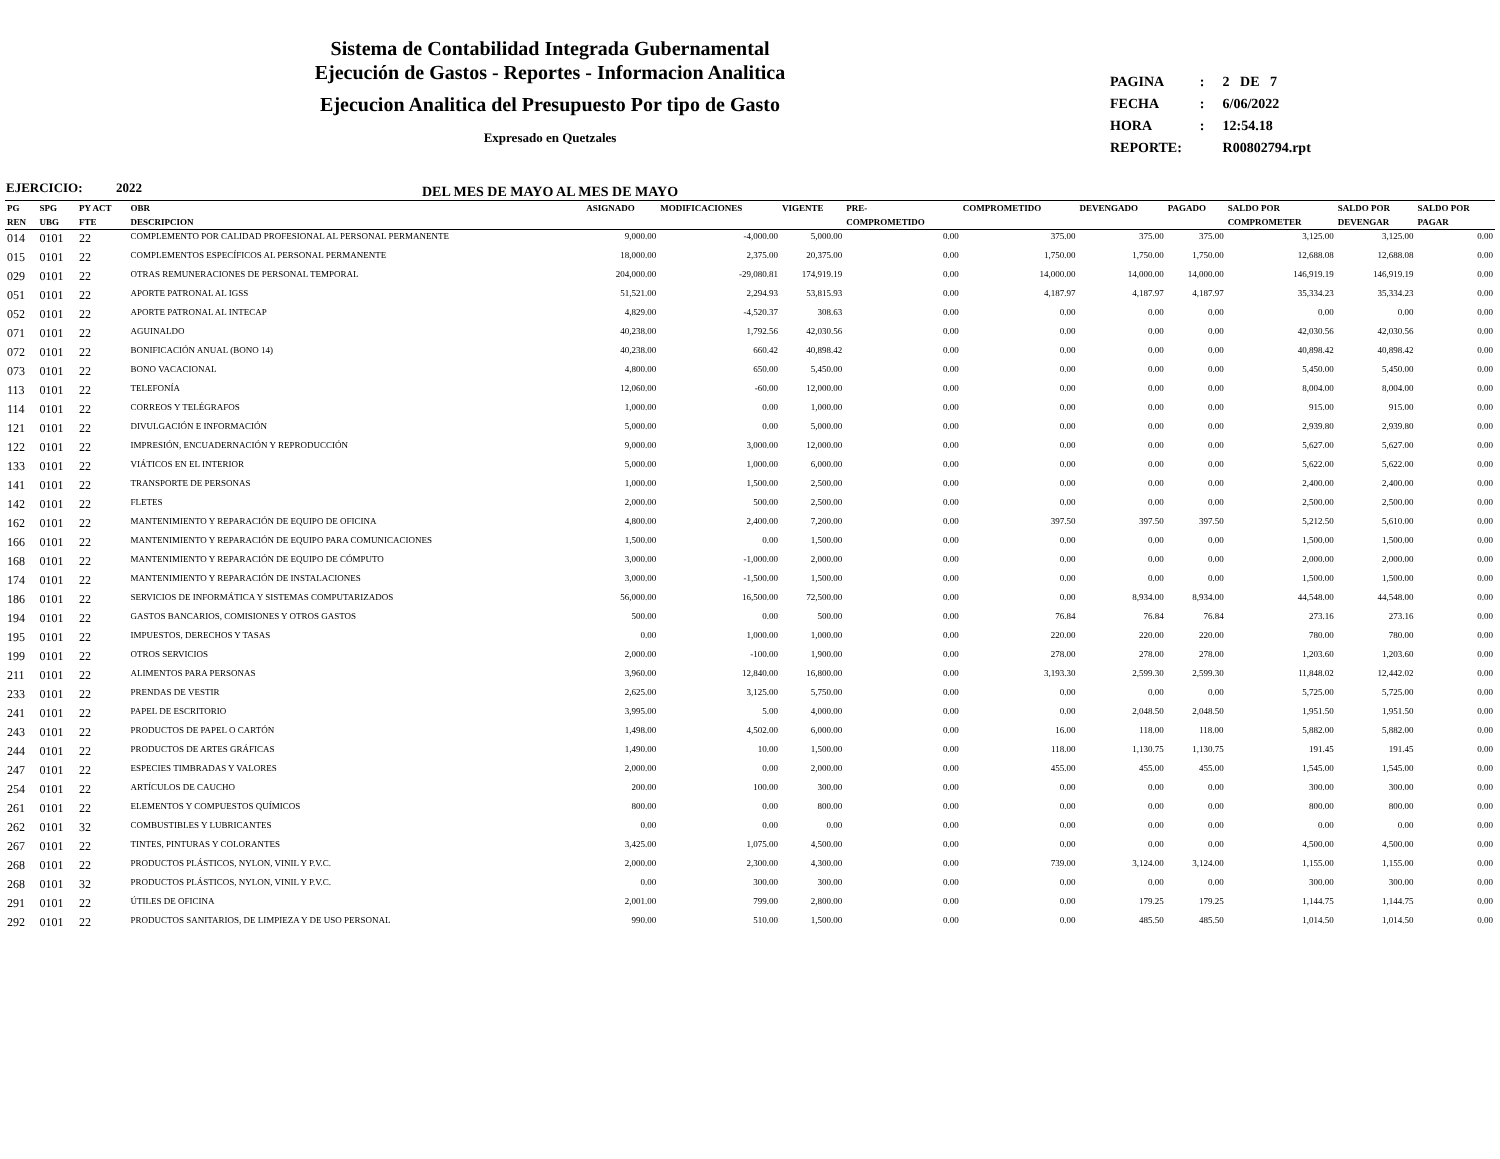Sistema de Contabilidad Integrada Gubernamental
Ejecución de Gastos - Reportes - Informacion Analitica
Ejecucion Analitica del Presupuesto Por tipo de Gasto
Expresado en Quetzales
DEL MES DE MAYO AL MES DE MAYO
| PAGINA | : | 2 DE 7 |
| FECHA | : | 6/06/2022 |
| HORA | : | 12:54.18 |
| REPORTE: | | R00802794.rpt |
EJERCICIO: 2022
| PG | SPG | PY ACT | OBR | ASIGNADO | MODIFICACIONES | VIGENTE | PRE- | COMPROMETIDO | DEVENGADO | PAGADO | SALDO POR | SALDO POR | SALDO POR |
| --- | --- | --- | --- | --- | --- | --- | --- | --- | --- | --- | --- | --- | --- |
| REN | UBG | FTE | DESCRIPCION | | | | COMPROMETIDO | | | | COMPROMETER | DEVENGAR | PAGAR |
| 014 | 0101 | 22 | COMPLEMENTO POR CALIDAD PROFESIONAL AL PERSONAL PERMANENTE | 9,000.00 | -4,000.00 | 5,000.00 | 0.00 | 375.00 | 375.00 | 375.00 | 3,125.00 | 3,125.00 | 0.00 |
| 015 | 0101 | 22 | COMPLEMENTOS ESPECÍFICOS AL PERSONAL PERMANENTE | 18,000.00 | 2,375.00 | 20,375.00 | 0.00 | 1,750.00 | 1,750.00 | 1,750.00 | 12,688.08 | 12,688.08 | 0.00 |
| 029 | 0101 | 22 | OTRAS REMUNERACIONES DE PERSONAL TEMPORAL | 204,000.00 | -29,080.81 | 174,919.19 | 0.00 | 14,000.00 | 14,000.00 | 14,000.00 | 146,919.19 | 146,919.19 | 0.00 |
| 051 | 0101 | 22 | APORTE PATRONAL AL IGSS | 51,521.00 | 2,294.93 | 53,815.93 | 0.00 | 4,187.97 | 4,187.97 | 4,187.97 | 35,334.23 | 35,334.23 | 0.00 |
| 052 | 0101 | 22 | APORTE PATRONAL AL INTECAP | 4,829.00 | -4,520.37 | 308.63 | 0.00 | 0.00 | 0.00 | 0.00 | 0.00 | 0.00 | 0.00 |
| 071 | 0101 | 22 | AGUINALDO | 40,238.00 | 1,792.56 | 42,030.56 | 0.00 | 0.00 | 0.00 | 0.00 | 42,030.56 | 42,030.56 | 0.00 |
| 072 | 0101 | 22 | BONIFICACIÓN ANUAL (BONO 14) | 40,238.00 | 660.42 | 40,898.42 | 0.00 | 0.00 | 0.00 | 0.00 | 40,898.42 | 40,898.42 | 0.00 |
| 073 | 0101 | 22 | BONO VACACIONAL | 4,800.00 | 650.00 | 5,450.00 | 0.00 | 0.00 | 0.00 | 0.00 | 5,450.00 | 5,450.00 | 0.00 |
| 113 | 0101 | 22 | TELEFONÍA | 12,060.00 | -60.00 | 12,000.00 | 0.00 | 0.00 | 0.00 | 0.00 | 8,004.00 | 8,004.00 | 0.00 |
| 114 | 0101 | 22 | CORREOS Y TELÉGRAFOS | 1,000.00 | 0.00 | 1,000.00 | 0.00 | 0.00 | 0.00 | 0.00 | 915.00 | 915.00 | 0.00 |
| 121 | 0101 | 22 | DIVULGACIÓN E INFORMACIÓN | 5,000.00 | 0.00 | 5,000.00 | 0.00 | 0.00 | 0.00 | 0.00 | 2,939.80 | 2,939.80 | 0.00 |
| 122 | 0101 | 22 | IMPRESIÓN, ENCUADERNACIÓN Y REPRODUCCIÓN | 9,000.00 | 3,000.00 | 12,000.00 | 0.00 | 0.00 | 0.00 | 0.00 | 5,627.00 | 5,627.00 | 0.00 |
| 133 | 0101 | 22 | VIÁTICOS EN EL INTERIOR | 5,000.00 | 1,000.00 | 6,000.00 | 0.00 | 0.00 | 0.00 | 0.00 | 5,622.00 | 5,622.00 | 0.00 |
| 141 | 0101 | 22 | TRANSPORTE DE PERSONAS | 1,000.00 | 1,500.00 | 2,500.00 | 0.00 | 0.00 | 0.00 | 0.00 | 2,400.00 | 2,400.00 | 0.00 |
| 142 | 0101 | 22 | FLETES | 2,000.00 | 500.00 | 2,500.00 | 0.00 | 0.00 | 0.00 | 0.00 | 2,500.00 | 2,500.00 | 0.00 |
| 162 | 0101 | 22 | MANTENIMIENTO Y REPARACIÓN DE EQUIPO DE OFICINA | 4,800.00 | 2,400.00 | 7,200.00 | 0.00 | 397.50 | 397.50 | 397.50 | 5,212.50 | 5,610.00 | 0.00 |
| 166 | 0101 | 22 | MANTENIMIENTO Y REPARACIÓN DE EQUIPO PARA COMUNICACIONES | 1,500.00 | 0.00 | 1,500.00 | 0.00 | 0.00 | 0.00 | 0.00 | 1,500.00 | 1,500.00 | 0.00 |
| 168 | 0101 | 22 | MANTENIMIENTO Y REPARACIÓN DE EQUIPO DE CÓMPUTO | 3,000.00 | -1,000.00 | 2,000.00 | 0.00 | 0.00 | 0.00 | 0.00 | 2,000.00 | 2,000.00 | 0.00 |
| 174 | 0101 | 22 | MANTENIMIENTO Y REPARACIÓN DE INSTALACIONES | 3,000.00 | -1,500.00 | 1,500.00 | 0.00 | 0.00 | 0.00 | 0.00 | 1,500.00 | 1,500.00 | 0.00 |
| 186 | 0101 | 22 | SERVICIOS DE INFORMÁTICA Y SISTEMAS COMPUTARIZADOS | 56,000.00 | 16,500.00 | 72,500.00 | 0.00 | 0.00 | 8,934.00 | 8,934.00 | 44,548.00 | 44,548.00 | 0.00 |
| 194 | 0101 | 22 | GASTOS BANCARIOS, COMISIONES Y OTROS GASTOS | 500.00 | 0.00 | 500.00 | 0.00 | 76.84 | 76.84 | 76.84 | 273.16 | 273.16 | 0.00 |
| 195 | 0101 | 22 | IMPUESTOS, DERECHOS Y TASAS | 0.00 | 1,000.00 | 1,000.00 | 0.00 | 220.00 | 220.00 | 220.00 | 780.00 | 780.00 | 0.00 |
| 199 | 0101 | 22 | OTROS SERVICIOS | 2,000.00 | -100.00 | 1,900.00 | 0.00 | 278.00 | 278.00 | 278.00 | 1,203.60 | 1,203.60 | 0.00 |
| 211 | 0101 | 22 | ALIMENTOS PARA PERSONAS | 3,960.00 | 12,840.00 | 16,800.00 | 0.00 | 3,193.30 | 2,599.30 | 2,599.30 | 11,848.02 | 12,442.02 | 0.00 |
| 233 | 0101 | 22 | PRENDAS DE VESTIR | 2,625.00 | 3,125.00 | 5,750.00 | 0.00 | 0.00 | 0.00 | 0.00 | 5,725.00 | 5,725.00 | 0.00 |
| 241 | 0101 | 22 | PAPEL DE ESCRITORIO | 3,995.00 | 5.00 | 4,000.00 | 0.00 | 0.00 | 2,048.50 | 2,048.50 | 1,951.50 | 1,951.50 | 0.00 |
| 243 | 0101 | 22 | PRODUCTOS DE PAPEL O CARTÓN | 1,498.00 | 4,502.00 | 6,000.00 | 0.00 | 16.00 | 118.00 | 118.00 | 5,882.00 | 5,882.00 | 0.00 |
| 244 | 0101 | 22 | PRODUCTOS DE ARTES GRÁFICAS | 1,490.00 | 10.00 | 1,500.00 | 0.00 | 118.00 | 1,130.75 | 1,130.75 | 191.45 | 191.45 | 0.00 |
| 247 | 0101 | 22 | ESPECIES TIMBRADAS Y VALORES | 2,000.00 | 0.00 | 2,000.00 | 0.00 | 455.00 | 455.00 | 455.00 | 1,545.00 | 1,545.00 | 0.00 |
| 254 | 0101 | 22 | ARTÍCULOS DE CAUCHO | 200.00 | 100.00 | 300.00 | 0.00 | 0.00 | 0.00 | 0.00 | 300.00 | 300.00 | 0.00 |
| 261 | 0101 | 22 | ELEMENTOS Y COMPUESTOS QUÍMICOS | 800.00 | 0.00 | 800.00 | 0.00 | 0.00 | 0.00 | 0.00 | 800.00 | 800.00 | 0.00 |
| 262 | 0101 | 32 | COMBUSTIBLES Y LUBRICANTES | 0.00 | 0.00 | 0.00 | 0.00 | 0.00 | 0.00 | 0.00 | 0.00 | 0.00 | 0.00 |
| 267 | 0101 | 22 | TINTES, PINTURAS Y COLORANTES | 3,425.00 | 1,075.00 | 4,500.00 | 0.00 | 0.00 | 0.00 | 0.00 | 4,500.00 | 4,500.00 | 0.00 |
| 268 | 0101 | 22 | PRODUCTOS PLÁSTICOS, NYLON, VINIL Y P.V.C. | 2,000.00 | 2,300.00 | 4,300.00 | 0.00 | 739.00 | 3,124.00 | 3,124.00 | 1,155.00 | 1,155.00 | 0.00 |
| 268 | 0101 | 32 | PRODUCTOS PLÁSTICOS, NYLON, VINIL Y P.V.C. | 0.00 | 300.00 | 300.00 | 0.00 | 0.00 | 0.00 | 0.00 | 300.00 | 300.00 | 0.00 |
| 291 | 0101 | 22 | ÚTILES DE OFICINA | 2,001.00 | 799.00 | 2,800.00 | 0.00 | 0.00 | 179.25 | 179.25 | 1,144.75 | 1,144.75 | 0.00 |
| 292 | 0101 | 22 | PRODUCTOS SANITARIOS, DE LIMPIEZA Y DE USO PERSONAL | 990.00 | 510.00 | 1,500.00 | 0.00 | 0.00 | 485.50 | 485.50 | 1,014.50 | 1,014.50 | 0.00 |